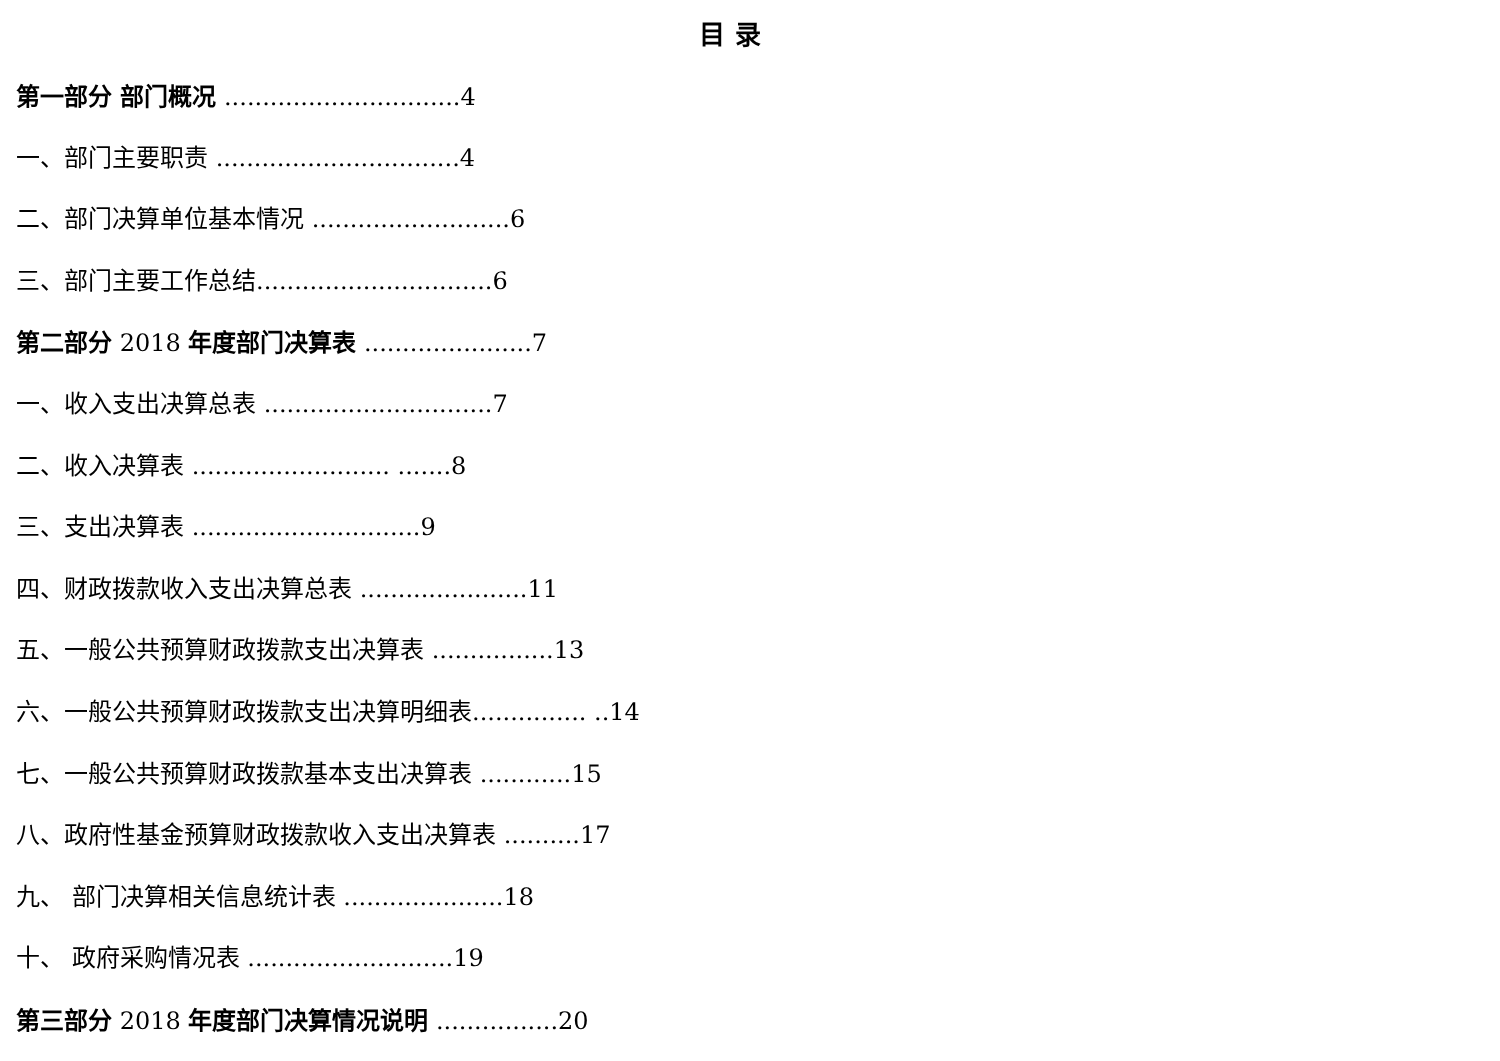目 录
第一部分 部门概况 ...............................4
一、部门主要职责 ................................4
二、部门决算单位基本情况 ..........................6
三、部门主要工作总结...............................6
第二部分 2018 年度部门决算表 ......................7
一、收入支出决算总表 ..............................7
二、收入决算表 .......................... .......8
三、支出决算表 ..............................9
四、财政拨款收入支出决算总表 ......................11
五、一般公共预算财政拨款支出决算表 ................13
六、一般公共预算财政拨款支出决算明细表............... ..14
七、一般公共预算财政拨款基本支出决算表 ............15
八、政府性基金预算财政拨款收入支出决算表 ..........17
九、 部门决算相关信息统计表 .....................18
十、 政府采购情况表 ...........................19
第三部分 2018 年度部门决算情况说明 ................20